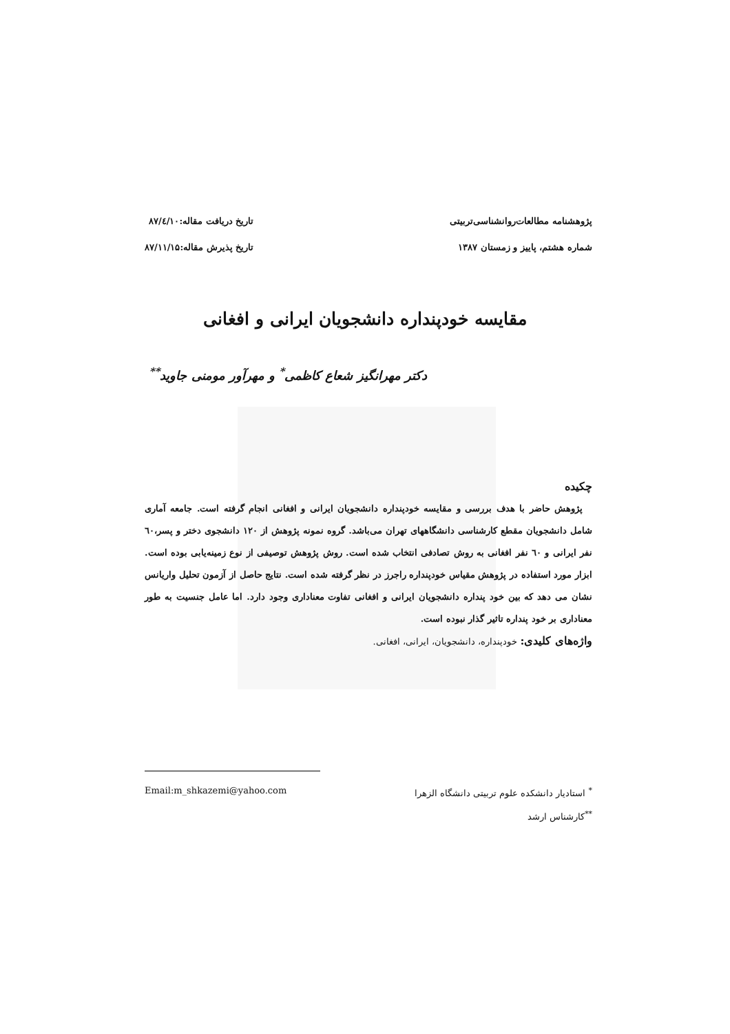پژوهشنامه مطالعات‌روانشناسی‌تربیتی
شماره هشتم، پاییز و زمستان ۱۳۸۷
تاریخ دریافت مقاله:۸۷/٤/۱۰
تاریخ پذیرش مقاله:۸۷/۱۱/۱۵
مقایسه خودپنداره دانشجویان ایرانی و افغانی
دکتر مهرانگیز شعاع کاظمی<sup>*</sup> و مهرآور مومنی جاوید<sup>**</sup>
چکیده
پژوهش حاضر با هدف بررسی و مقایسه خودپنداره دانشجویان ایرانی و افغانی انجام گرفته است. جامعه آماری شامل دانشجویان مقطع کارشناسی دانشگاههای تهران می‌باشد. گروه نمونه پژوهش از ۱۲۰ دانشجوی دختر و پسر،٦۰ نفر ایرانی و ٦۰ نفر افغانی به روش تصادفی انتخاب شده است. روش پژوهش توصیفی از نوع زمینه‌یابی بوده است. ابزار مورد استفاده در پژوهش مقیاس خودپنداره راجرز در نظر گرفته شده است. نتایج حاصل از آزمون تحلیل واریانس نشان می دهد که بین خود پنداره دانشجویان ایرانی و افغانی تفاوت معناداری وجود دارد. اما عامل جنسیت به طور معناداری بر خود پنداره تاثیر گذار نبوده است.
واژه‌های کلیدی: خودپنداره، دانشجویان، ایرانی، افغانی.
<sup>*</sup> استادیار دانشکده علوم تربیتی دانشگاه الزهرا Email:m_shkazemi@yahoo.com
<sup>**</sup> کارشناس ارشد